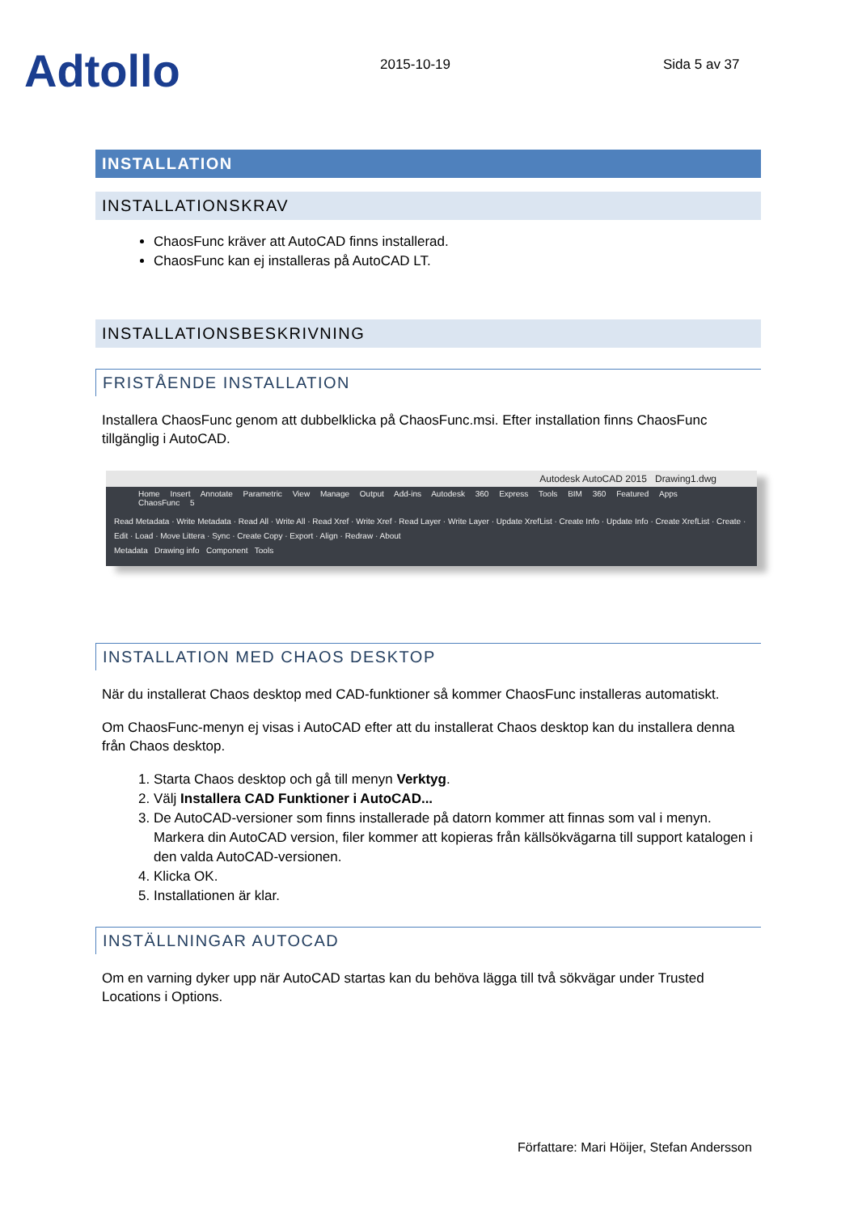Adtollo
2015-10-19
Sida 5 av 37
INSTALLATION
INSTALLATIONSKRAV
ChaosFunc kräver att AutoCAD finns installerad.
ChaosFunc kan ej installeras på AutoCAD LT.
INSTALLATIONSBESKRIVNING
FRISTÅENDE INSTALLATION
Installera ChaosFunc genom att dubbelklicka på ChaosFunc.msi. Efter installation finns ChaosFunc tillgänglig i AutoCAD.
Autodesk AutoCAD 2015 Drawing1.dwg
Home Insert Annotate Parametric View Manage Output Add-ins Autodesk 360 Express Tools BIM 360 Featured Apps ChaosFunc 5
Read Metadata · Write Metadata · Read All · Write All · Read Xref · Write Xref · Read Layer · Write Layer · Update XrefList · Create Info · Update Info · Create XrefList · Create · Edit · Load · Move Littera · Sync · Create Copy · Export · Align · Redraw · About
Metadata Drawing info Component Tools
INSTALLATION MED CHAOS DESKTOP
När du installerat Chaos desktop med CAD-funktioner så kommer ChaosFunc installeras automatiskt.
Om ChaosFunc-menyn ej visas i AutoCAD efter att du installerat Chaos desktop kan du installera denna från Chaos desktop.
1. Starta Chaos desktop och gå till menyn Verktyg.
2. Välj Installera CAD Funktioner i AutoCAD...
3. De AutoCAD-versioner som finns installerade på datorn kommer att finnas som val i menyn. Markera din AutoCAD version, filer kommer att kopieras från källsökvägarna till support katalogen i den valda AutoCAD-versionen.
4. Klicka OK.
5. Installationen är klar.
INSTÄLLNINGAR AUTOCAD
Om en varning dyker upp när AutoCAD startas kan du behöva lägga till två sökvägar under Trusted Locations i Options.
Författare: Mari Höijer, Stefan Andersson